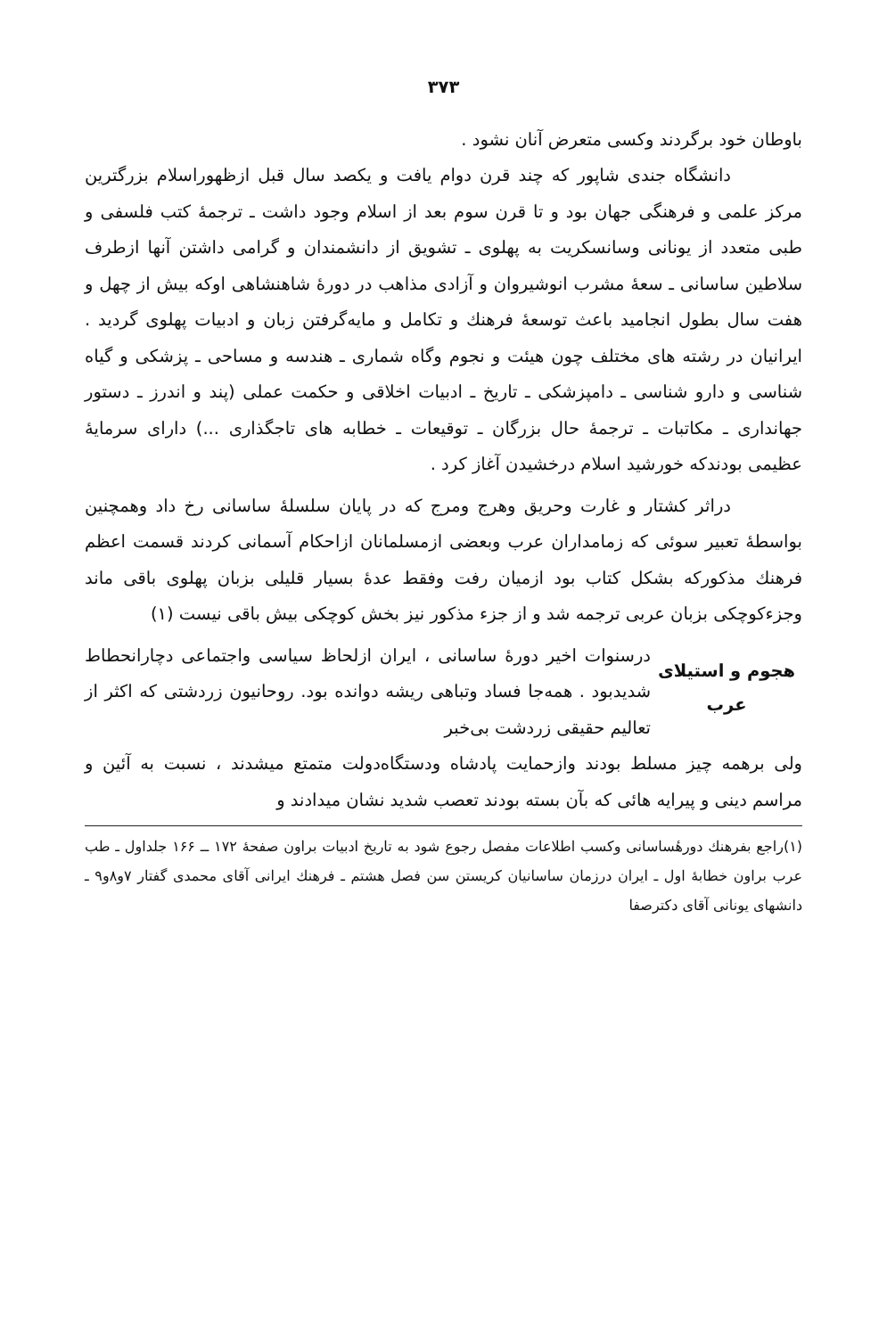۳۷۳
باوطان خود برگردند وکسی متعرض آنان نشود .
دانشگاه جندی شاپور که چند قرن دوام یافت و یکصد سال قبل ازظهوراسلام بزرگترین مرکز علمی و فرهنگی جهان بود و تا قرن سوم بعد از اسلام وجود داشت ـ ترجمهٔ کتب فلسفی و طبی متعدد از یونانی وسانسکریت به پهلوی ـ تشویق از دانشمندان و گرامی داشتن آنها ازطرف سلاطین ساسانی ـ سعهٔ مشرب انوشیروان و آزادی مذاهب در دورهٔ شاهنشاهی اوکه بیش از چهل و هفت سال بطول انجامید باعث توسعهٔ فرهنك و تکامل و مایه‌گرفتن زبان و ادبیات پهلوی گردید . ایرانیان در رشته های مختلف چون هیئت و نجوم وگاه شماری ـ هندسه و مساحی ـ پزشکی و گیاه شناسی و دارو شناسی ـ دامپزشکی ـ تاریخ ـ ادبیات اخلاقی و حکمت عملی (پند و اندرز ـ دستور جهانداری ـ مکاتبات ـ ترجمهٔ حال بزرگان ـ توقیعات ـ خطابه های تاجگذاری ...) دارای سرمایهٔ عظیمی بودندکه خورشید اسلام درخشیدن آغاز کرد .
دراثر کشتار و غارت وحریق وهرج ومرج که در پایان سلسلهٔ ساسانی رخ داد وهمچنین بواسطهٔ تعبیر سوئی که زمامداران عرب وبعضی ازمسلمانان ازاحکام آسمانی کردند قسمت اعظم فرهنك مذکورکه بشکل کتاب بود ازمیان رفت وفقط عدهٔ بسیار قلیلی بزبان پهلوی باقی ماند وجزءکوچکی بزبان عربی ترجمه شد و از جزء مذکور نیز بخش کوچکی بیش باقی نیست (۱)
هجوم و استیلای
عرب
درسنوات اخیر دورهٔ ساسانی ، ایران ازلحاظ سیاسی واجتماعی دچارانحطاط شدیدبود . همه‌جا فساد وتباهی ریشه دوانده بود. روحانیون زردشتی که اکثر از تعالیم حقیقی زردشت بی‌خبر
ولی برهمه چیز مسلط بودند وازحمایت پادشاه ودستگاه‌دولت متمتع میشدند ، نسبت به آئین و مراسم دینی و پیرایه هائی که بآن بسته بودند تعصب شدید نشان میدادند و
(۱)راجع بفرهنك دورهٔساسانی وکسب اطلاعات مفصل رجوع شود به تاریخ ادبیات براون صفحهٔ ۱۷۲ ــ ۱۶۶ جلداول ـ طب عرب براون خطابهٔ اول ـ ایران درزمان ساسانیان کریستن سن فصل هشتم ـ فرهنك ایرانی آقای محمدی گفتار ۷و۸و۹ ـ دانشهای یونانی آقای دکترصفا